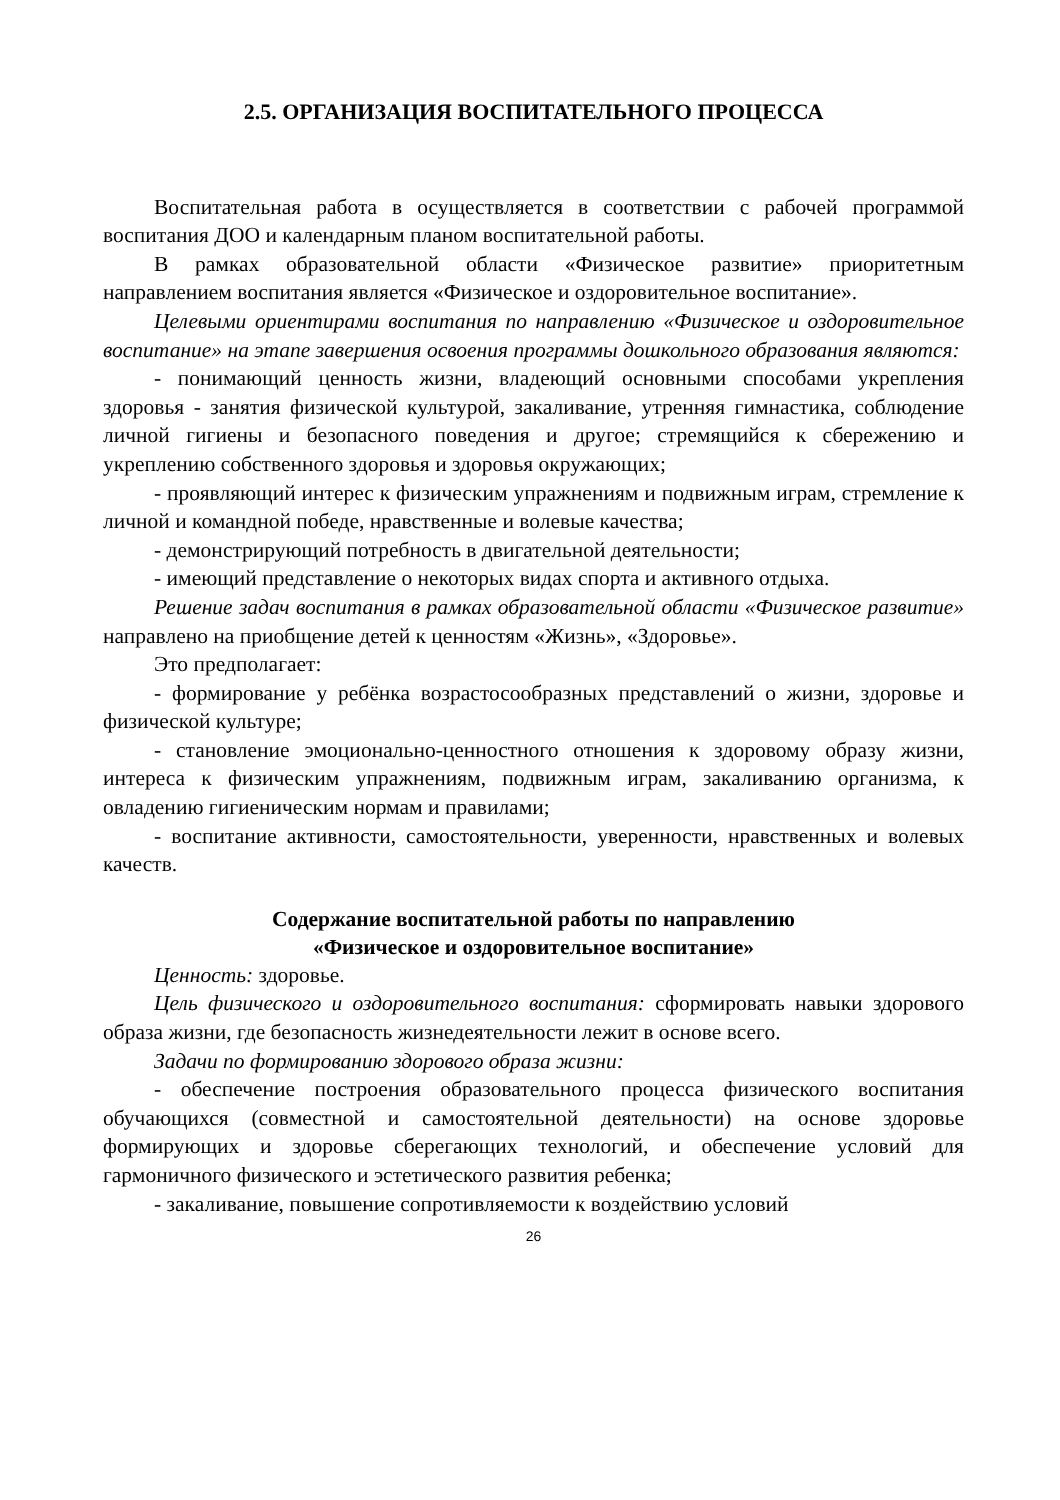2.5. ОРГАНИЗАЦИЯ ВОСПИТАТЕЛЬНОГО ПРОЦЕССА
Воспитательная работа в осуществляется в соответствии с рабочей программой воспитания ДОО и календарным планом воспитательной работы.
В рамках образовательной области «Физическое развитие» приоритетным направлением воспитания является «Физическое и оздоровительное воспитание».
Целевыми ориентирами воспитания по направлению «Физическое и оздоровительное воспитание» на этапе завершения освоения программы дошкольного образования являются:
- понимающий ценность жизни, владеющий основными способами укрепления здоровья - занятия физической культурой, закаливание, утренняя гимнастика, соблюдение личной гигиены и безопасного поведения и другое; стремящийся к сбережению и укреплению собственного здоровья и здоровья окружающих;
- проявляющий интерес к физическим упражнениям и подвижным играм, стремление к личной и командной победе, нравственные и волевые качества;
- демонстрирующий потребность в двигательной деятельности;
- имеющий представление о некоторых видах спорта и активного отдыха.
Решение задач воспитания в рамках образовательной области «Физическое развитие» направлено на приобщение детей к ценностям «Жизнь», «Здоровье».
Это предполагает:
- формирование у ребёнка возрастосообразных представлений о жизни, здоровье и физической культуре;
- становление эмоционально-ценностного отношения к здоровому образу жизни, интереса к физическим упражнениям, подвижным играм, закаливанию организма, к овладению гигиеническим нормам и правилами;
- воспитание активности, самостоятельности, уверенности, нравственных и волевых качеств.
Содержание воспитательной работы по направлению
«Физическое и оздоровительное воспитание»
Ценность: здоровье.
Цель физического и оздоровительного воспитания: сформировать навыки здорового образа жизни, где безопасность жизнедеятельности лежит в основе всего.
Задачи по формированию здорового образа жизни:
- обеспечение построения образовательного процесса физического воспитания обучающихся (совместной и самостоятельной деятельности) на основе здоровье формирующих и здоровье сберегающих технологий, и обеспечение условий для гармоничного физического и эстетического развития ребенка;
- закаливание, повышение сопротивляемости к воздействию условий
26